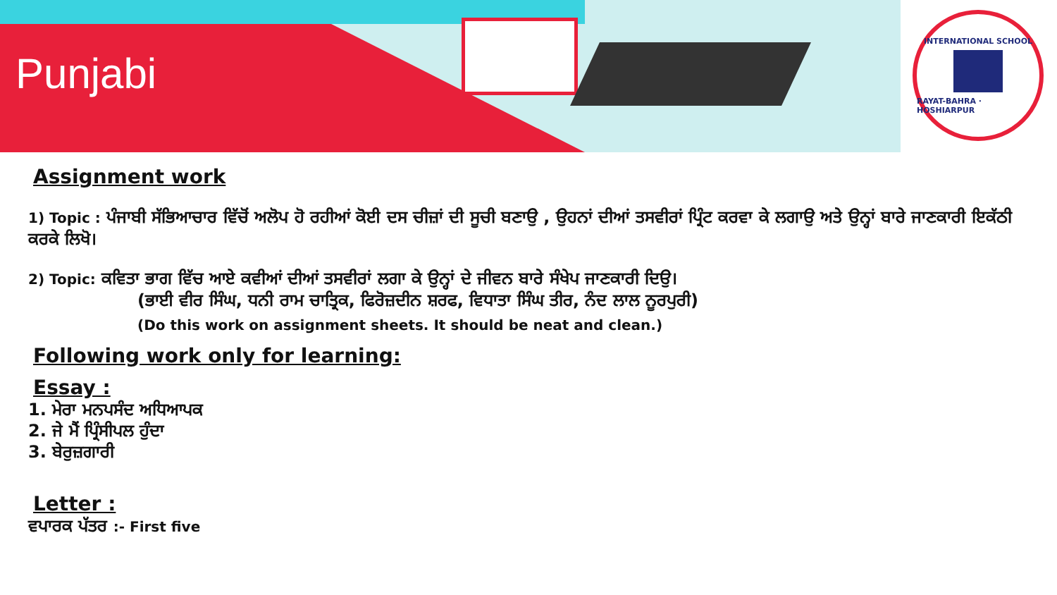Punjabi
INTERNATIONAL SCHOOL RAYAT-BAHRA · HOSHIARPUR
Assignment work
1) Topic : ਪੰਜਾਬੀ ਸੱਭਿਆਚਾਰ ਵਿੱਚੋਂ ਅਲੋਪ ਹੋ ਰਹੀਆਂ ਕੋਈ ਦਸ ਚੀਜ਼ਾਂ ਦੀ ਸੂਚੀ ਬਣਾਉ , ਉਹਨਾਂ ਦੀਆਂ ਤਸਵੀਰਾਂ ਪ੍ਰਿੰਟ ਕਰਵਾ ਕੇ ਲਗਾਉ ਅਤੇ ਉਨ੍ਹਾਂ ਬਾਰੇ ਜਾਣਕਾਰੀ ਇਕੱਠੀ ਕਰਕੇ ਲਿਖੋ।
2) Topic: ਕਵਿਤਾ ਭਾਗ ਵਿੱਚ ਆਏ ਕਵੀਆਂ ਦੀਆਂ ਤਸਵੀਰਾਂ ਲਗਾ ਕੇ ਉਨ੍ਹਾਂ ਦੇ ਜੀਵਨ ਬਾਰੇ ਸੰਖੇਪ ਜਾਣਕਾਰੀ ਦਿਉ।
(ਭਾਈ ਵੀਰ ਸਿੰਘ, ਧਨੀ ਰਾਮ ਚਾਤ੍ਰਿਕ, ਫਿਰੋਜ਼ਦੀਨ ਸ਼ਰਫ, ਵਿਧਾਤਾ ਸਿੰਘ ਤੀਰ, ਨੰਦ ਲਾਲ ਨੂਰਪੁਰੀ)
(Do this work on assignment sheets. It should be neat and clean.)
Following work only for learning:
Essay :
1. ਮੇਰਾ ਮਨਪਸੰਦ ਅਧਿਆਪਕ
2. ਜੇ ਮੈਂ ਪ੍ਰਿੰਸੀਪਲ ਹੁੰਦਾ
3. ਬੇਰੁਜ਼ਗਾਰੀ
Letter :
ਵਪਾਰਕ ਪੱਤਰ :- First five